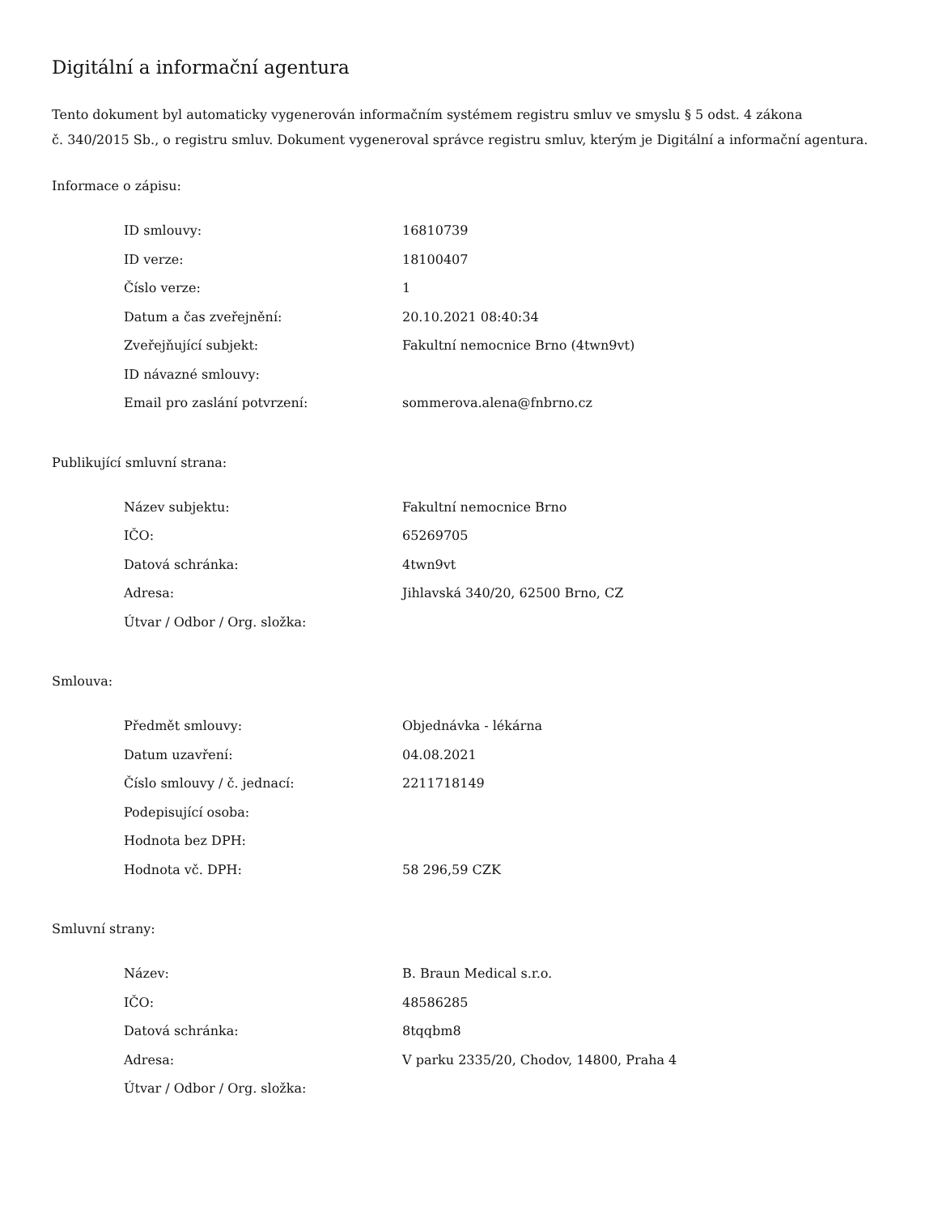Digitální a informační agentura
Tento dokument byl automaticky vygenerován informačním systémem registru smluv ve smyslu § 5 odst. 4 zákona
č. 340/2015 Sb., o registru smluv. Dokument vygeneroval správce registru smluv, kterým je Digitální a informační agentura.
Informace o zápisu:
| ID smlouvy: | 16810739 |
| ID verze: | 18100407 |
| Číslo verze: | 1 |
| Datum a čas zveřejnění: | 20.10.2021 08:40:34 |
| Zveřejňující subjekt: | Fakultní nemocnice Brno (4twn9vt) |
| ID návazné smlouvy: | |
| Email pro zaslání potvrzení: | sommerova.alena@fnbrno.cz |
Publikující smluvní strana:
| Název subjektu: | Fakultní nemocnice Brno |
| IČO: | 65269705 |
| Datová schránka: | 4twn9vt |
| Adresa: | Jihlavská 340/20, 62500 Brno, CZ |
| Útvar / Odbor / Org. složka: | |
Smlouva:
| Předmět smlouvy: | Objednávka - lékárna |
| Datum uzavření: | 04.08.2021 |
| Číslo smlouvy / č. jednací: | 2211718149 |
| Podepisující osoba: | |
| Hodnota bez DPH: | |
| Hodnota vč. DPH: | 58 296,59 CZK |
Smluvní strany:
| Název: | B. Braun Medical s.r.o. |
| IČO: | 48586285 |
| Datová schránka: | 8tqqbm8 |
| Adresa: | V parku 2335/20, Chodov, 14800, Praha 4 |
| Útvar / Odbor / Org. složka: | |